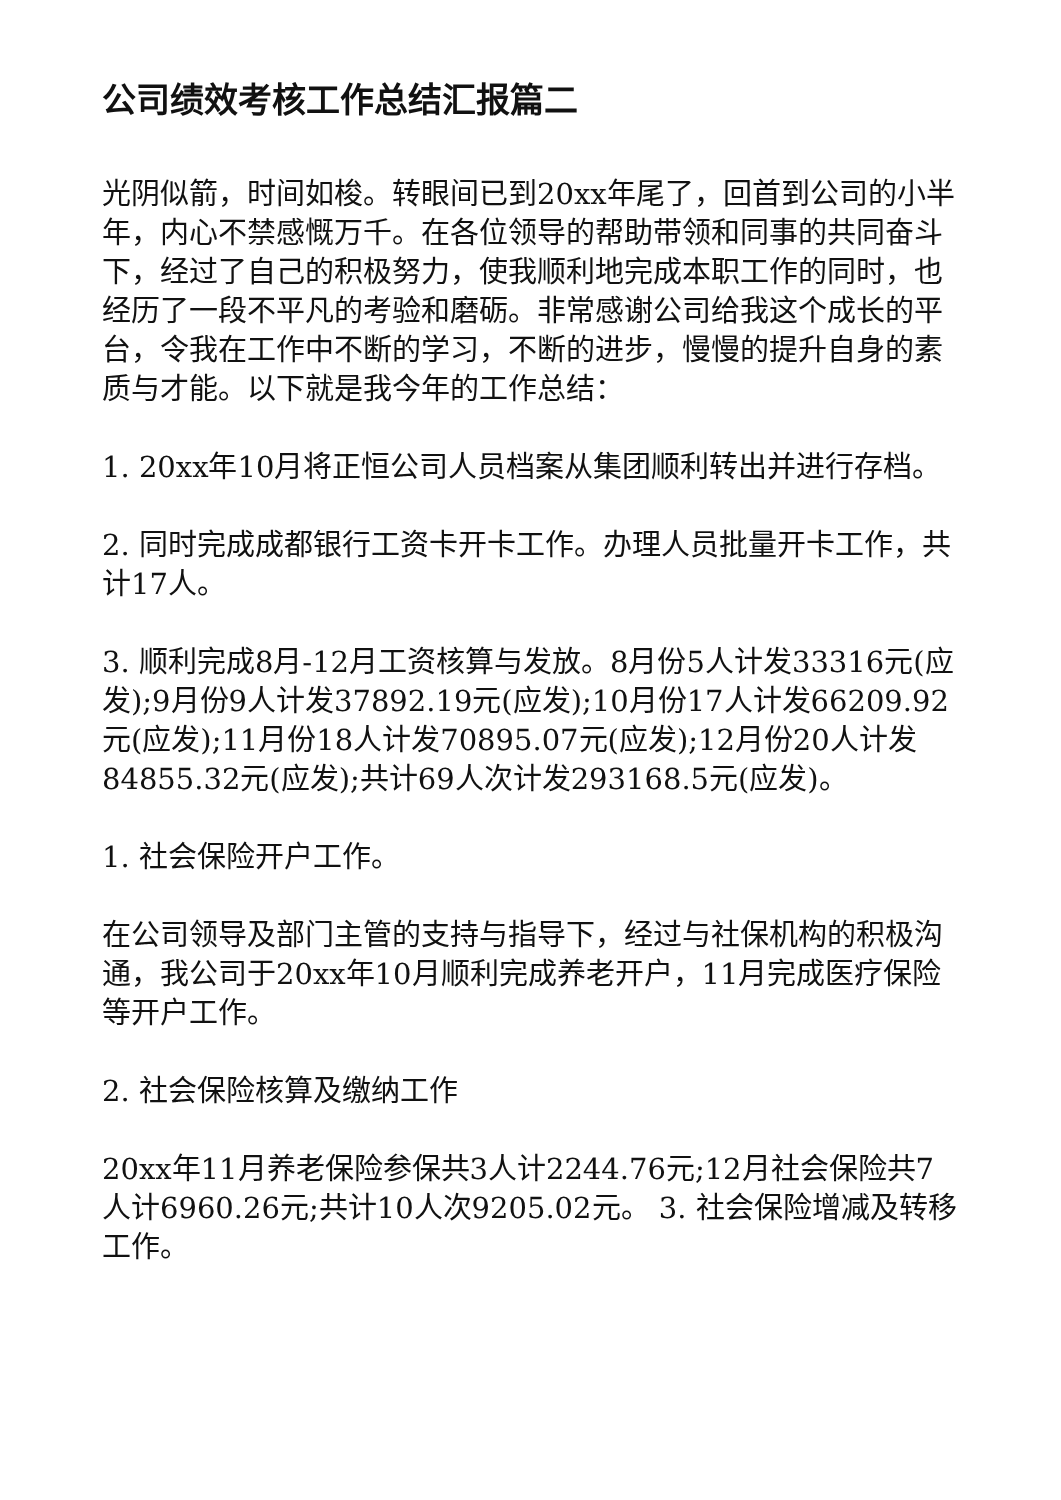公司绩效考核工作总结汇报篇二
光阴似箭，时间如梭。转眼间已到20xx年尾了，回首到公司的小半年，内心不禁感慨万千。在各位领导的帮助带领和同事的共同奋斗下，经过了自己的积极努力，使我顺利地完成本职工作的同时，也经历了一段不平凡的考验和磨砺。非常感谢公司给我这个成长的平台，令我在工作中不断的学习，不断的进步，慢慢的提升自身的素质与才能。以下就是我今年的工作总结：
1. 20xx年10月将正恒公司人员档案从集团顺利转出并进行存档。
2. 同时完成成都银行工资卡开卡工作。办理人员批量开卡工作，共计17人。
3. 顺利完成8月-12月工资核算与发放。8月份5人计发33316元(应发);9月份9人计发37892.19元(应发);10月份17人计发66209.92元(应发);11月份18人计发70895.07元(应发);12月份20人计发84855.32元(应发);共计69人次计发293168.5元(应发)。
1. 社会保险开户工作。
在公司领导及部门主管的支持与指导下，经过与社保机构的积极沟通，我公司于20xx年10月顺利完成养老开户，11月完成医疗保险等开户工作。
2. 社会保险核算及缴纳工作
20xx年11月养老保险参保共3人计2244.76元;12月社会保险共7人计6960.26元;共计10人次9205.02元。 3. 社会保险增减及转移工作。